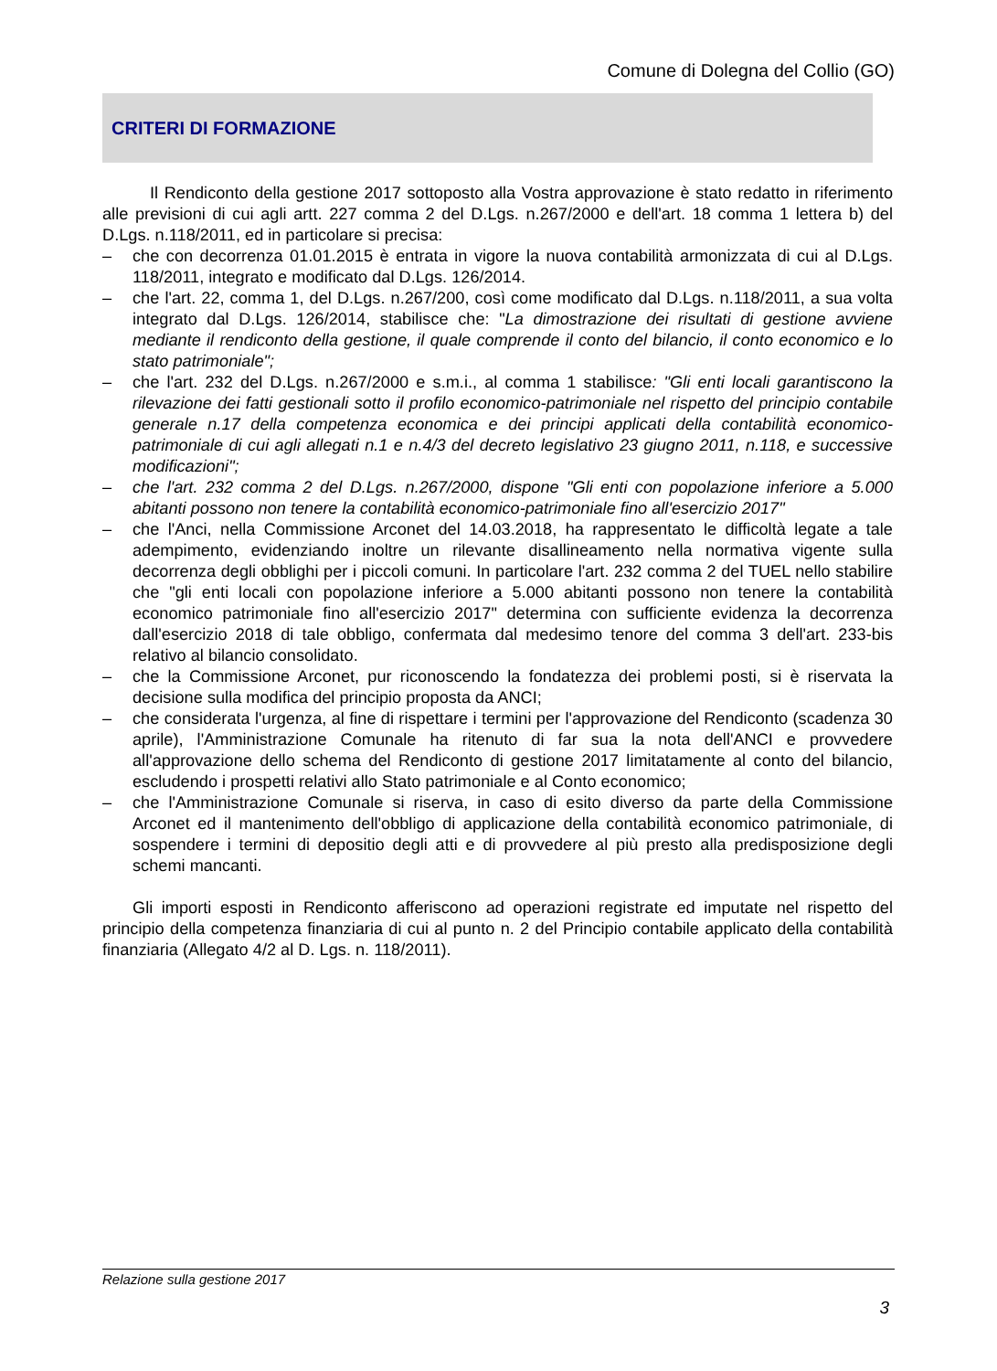Comune di Dolegna del Collio (GO)
CRITERI DI FORMAZIONE
Il Rendiconto della gestione 2017 sottoposto alla Vostra approvazione è stato redatto in riferimento alle previsioni di cui agli artt. 227 comma 2 del D.Lgs. n.267/2000 e dell'art. 18 comma 1 lettera b) del D.Lgs. n.118/2011, ed in particolare si precisa:
– che con decorrenza 01.01.2015 è entrata in vigore la nuova contabilità armonizzata di cui al D.Lgs. 118/2011, integrato e modificato dal D.Lgs. 126/2014.
– che l'art. 22, comma 1, del D.Lgs. n.267/200, così come modificato dal D.Lgs. n.118/2011, a sua volta integrato dal D.Lgs. 126/2014, stabilisce che: "La dimostrazione dei risultati di gestione avviene mediante il rendiconto della gestione, il quale comprende il conto del bilancio, il conto economico e lo stato patrimoniale";
– che l'art. 232 del D.Lgs. n.267/2000 e s.m.i., al comma 1 stabilisce: "Gli enti locali garantiscono la rilevazione dei fatti gestionali sotto il profilo economico-patrimoniale nel rispetto del principio contabile generale n.17 della competenza economica e dei principi applicati della contabilità economico-patrimoniale di cui agli allegati n.1 e n.4/3 del decreto legislativo 23 giugno 2011, n.118, e successive modificazioni";
– che l'art. 232 comma 2 del D.Lgs. n.267/2000, dispone "Gli enti con popolazione inferiore a 5.000 abitanti possono non tenere la contabilità economico-patrimoniale fino all'esercizio 2017"
– che l'Anci, nella Commissione Arconet del 14.03.2018, ha rappresentato le difficoltà legate a tale adempimento, evidenziando inoltre un rilevante disallineamento nella normativa vigente sulla decorrenza degli obblighi per i piccoli comuni. In particolare l'art. 232 comma 2 del TUEL nello stabilire che "gli enti locali con popolazione inferiore a 5.000 abitanti possono non tenere la contabilità economico patrimoniale fino all'esercizio 2017" determina con sufficiente evidenza la decorrenza dall'esercizio 2018 di tale obbligo, confermata dal medesimo tenore del comma 3 dell'art. 233-bis relativo al bilancio consolidato.
– che la Commissione Arconet, pur riconoscendo la fondatezza dei problemi posti, si è riservata la decisione sulla modifica del principio proposta da ANCI;
– che considerata l'urgenza, al fine di rispettare i termini per l'approvazione del Rendiconto (scadenza 30 aprile), l'Amministrazione Comunale ha ritenuto di far sua la nota dell'ANCI e provvedere all'approvazione dello schema del Rendiconto di gestione 2017 limitatamente al conto del bilancio, escludendo i prospetti relativi allo Stato patrimoniale e al Conto economico;
– che l'Amministrazione Comunale si riserva, in caso di esito diverso da parte della Commissione Arconet ed il mantenimento dell'obbligo di applicazione della contabilità economico patrimoniale, di sospendere i termini di depositio degli atti e di provvedere al più presto alla predisposizione degli schemi mancanti.
Gli importi esposti in Rendiconto afferiscono ad operazioni registrate ed imputate nel rispetto del principio della competenza finanziaria di cui al punto n. 2 del Principio contabile applicato della contabilità finanziaria (Allegato 4/2 al D. Lgs. n. 118/2011).
Relazione sulla gestione 2017
3